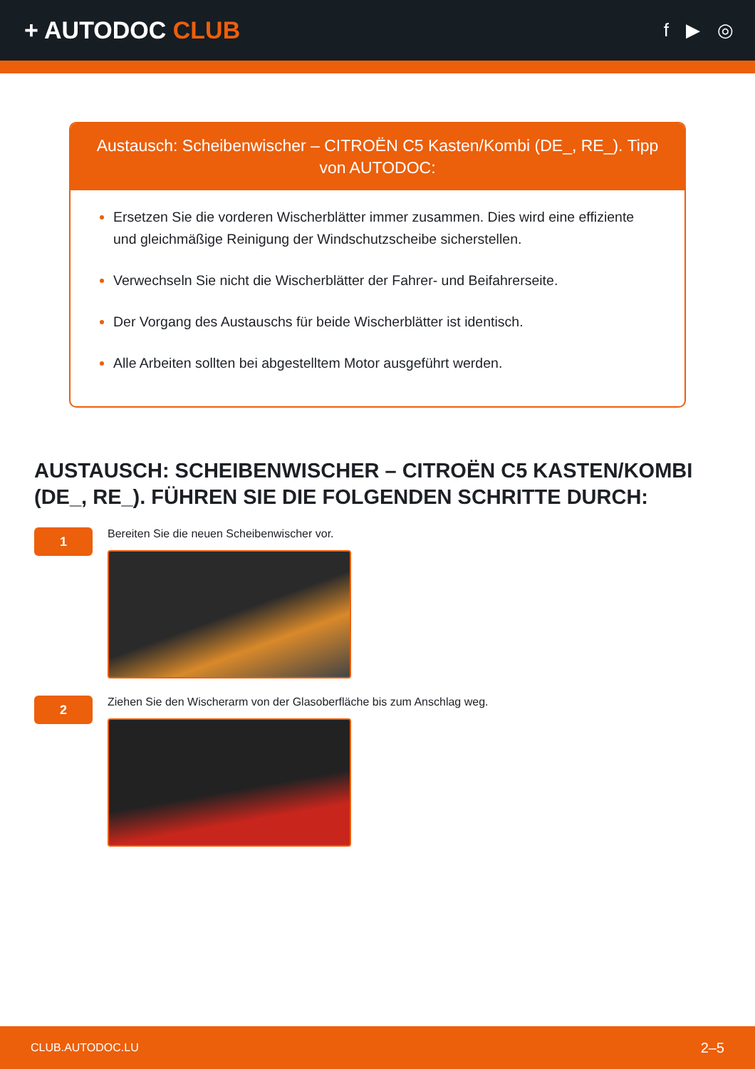+ AUTODOC CLUB
f ▶ ◎
Austausch: Scheibenwischer – CITROËN C5 Kasten/Kombi (DE_, RE_). Tipp von AUTODOC:
Ersetzen Sie die vorderen Wischerblätter immer zusammen. Dies wird eine effiziente und gleichmäßige Reinigung der Windschutzscheibe sicherstellen.
Verwechseln Sie nicht die Wischerblätter der Fahrer- und Beifahrerseite.
Der Vorgang des Austauschs für beide Wischerblätter ist identisch.
Alle Arbeiten sollten bei abgestelltem Motor ausgeführt werden.
AUSTAUSCH: SCHEIBENWISCHER – CITROËN C5 KASTEN/KOMBI (DE_, RE_). FÜHREN SIE DIE FOLGENDEN SCHRITTE DURCH:
1
Bereiten Sie die neuen Scheibenwischer vor.
2
Ziehen Sie den Wischerarm von der Glasoberfläche bis zum Anschlag weg.
CLUB.AUTODOC.LU 2–5